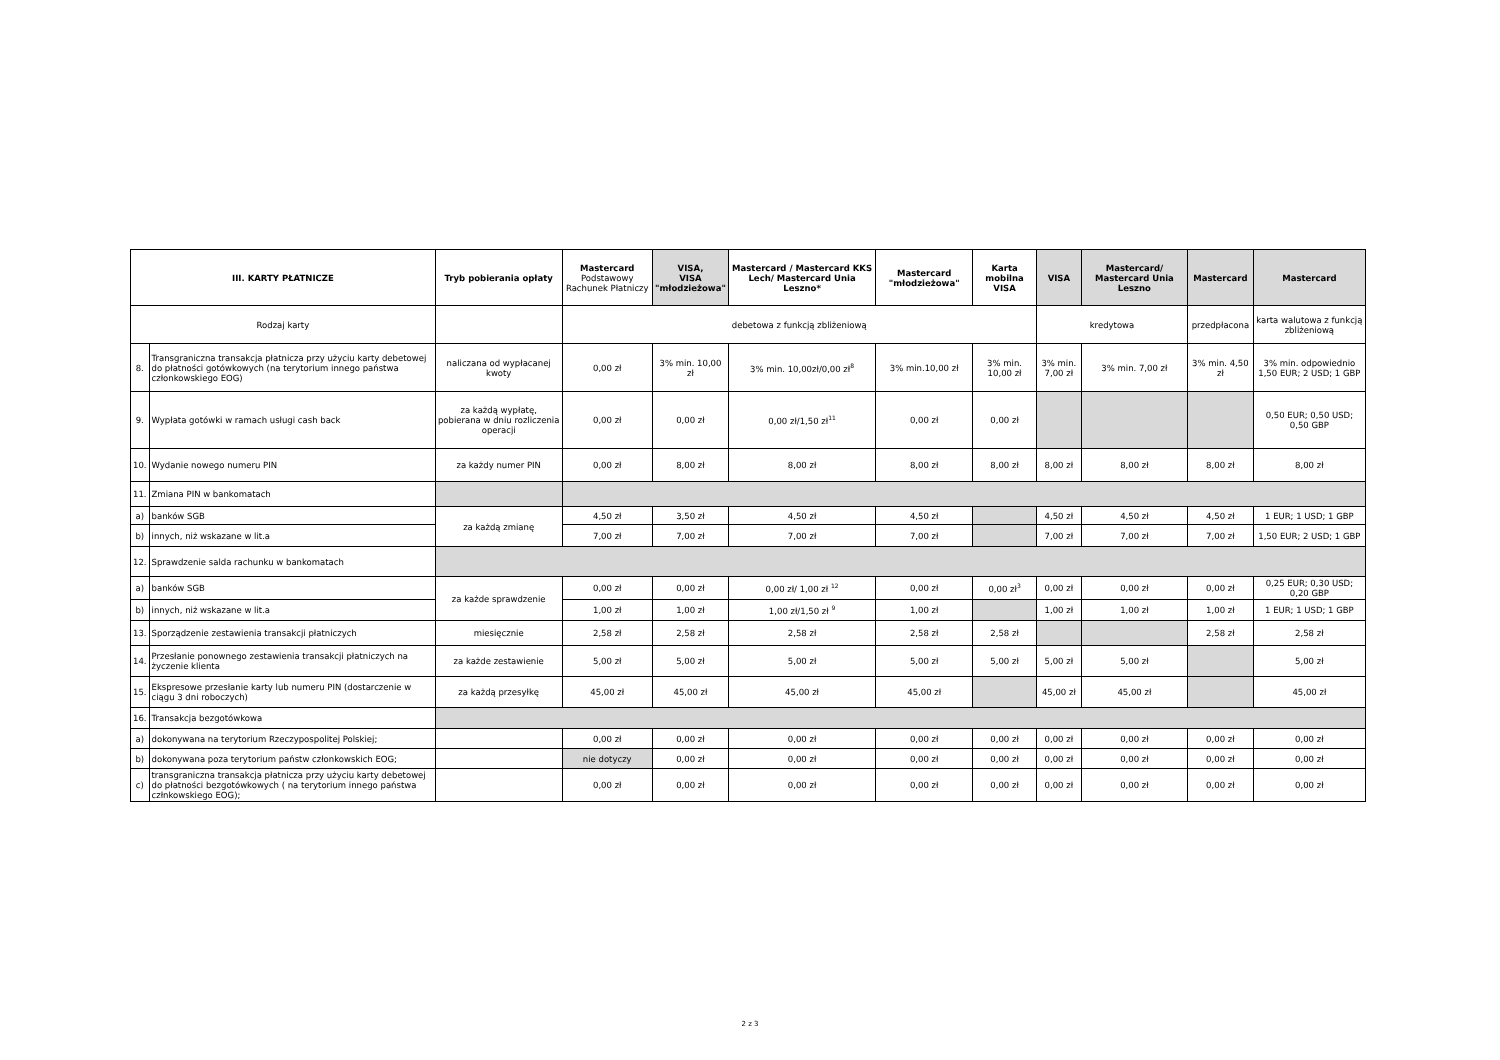| III. KARTY PŁATNICZE | | Tryb pobierania opłaty | Mastercard Podstawowy Rachunek Płatniczy | VISA, VISA "młodzieżowa" | Mastercard / Mastercard KKS Lech/ Mastercard Unia Leszno* | Mastercard "młodzieżowa" | Karta mobilna VISA | VISA | Mastercard/ Mastercard Unia Leszno | Mastercard | Mastercard |
| --- | --- | --- | --- | --- | --- | --- | --- | --- | --- | --- | --- |
| Rodzaj karty | | | debetowa z funkcją zbliżeniową | | | | | kredytowa | | przedpłacona | karta walutowa z funkcją zbliżeniową |
| 8. | Transgraniczna transakcja płatnicza przy użyciu karty debetowej do płatności gotówkowych (na terytorium innego państwa członkowskiego EOG) | naliczana od wypłacanej kwoty | 0,00 zł | 3% min. 10,00 zł | 3% min. 10,00zł/0,00 zł<sup>8</sup> | 3% min.10,00 zł | 3% min. 10,00 zł | 3% min. 7,00 zł | 3% min. 7,00 zł | 3% min. 4,50 zł | 3% min. odpowiednio 1,50 EUR; 2 USD; 1 GBP |
| 9. | Wypłata gotówki w ramach usługi cash back | za każdą wypłatę, pobierana w dniu rozliczenia operacji | 0,00 zł | 0,00 zł | 0,00 zł/1,50 zł<sup>11</sup> | 0,00 zł | 0,00 zł | | | | 0,50 EUR; 0,50 USD; 0,50 GBP |
| 10. | Wydanie nowego numeru PIN | za każdy numer PIN | 0,00 zł | 8,00 zł | 8,00 zł | 8,00 zł | 8,00 zł | 8,00 zł | 8,00 zł | 8,00 zł | 8,00 zł |
| 11. | Zmiana PIN w bankomatach | | | | | | | | | | |
| a) | banków SGB | za każdą zmianę | 4,50 zł | 3,50 zł | 4,50 zł | 4,50 zł | | 4,50 zł | 4,50 zł | 4,50 zł | 1 EUR; 1 USD; 1 GBP |
| b) | innych, niż wskazane w lit.a | | 7,00 zł | 7,00 zł | 7,00 zł | 7,00 zł | | 7,00 zł | 7,00 zł | 7,00 zł | 1,50 EUR; 2 USD; 1 GBP |
| 12. | Sprawdzenie salda rachunku w bankomatach | | | | | | | | | | |
| a) | banków SGB | za każde sprawdzenie | 0,00 zł | 0,00 zł | 0,00 zł/ 1,00 zł <sup>12</sup> | 0,00 zł | 0,00 zł<sup>3</sup> | 0,00 zł | 0,00 zł | 0,00 zł | 0,25 EUR; 0,30 USD; 0,20 GBP |
| b) | innych, niż wskazane w lit.a | | 1,00 zł | 1,00 zł | 1,00 zł/1,50 zł <sup>9</sup> | 1,00 zł | | 1,00 zł | 1,00 zł | 1,00 zł | 1 EUR; 1 USD; 1 GBP |
| 13. | Sporządzenie zestawienia transakcji płatniczych | miesięcznie | 2,58 zł | 2,58 zł | 2,58 zł | 2,58 zł | 2,58 zł | | | 2,58 zł | 2,58 zł |
| 14. | Przesłanie ponownego zestawienia transakcji płatniczych na życzenie klienta | za każde zestawienie | 5,00 zł | 5,00 zł | 5,00 zł | 5,00 zł | 5,00 zł | 5,00 zł | 5,00 zł | | 5,00 zł |
| 15. | Ekspresowe przesłanie karty lub numeru PIN (dostarczenie w ciągu 3 dni roboczych) | za każdą przesyłkę | 45,00 zł | 45,00 zł | 45,00 zł | 45,00 zł | | 45,00 zł | 45,00 zł | | 45,00 zł |
| 16. | Transakcja bezgotówkowa | | | | | | | | | | |
| a) | dokonywana na terytorium Rzeczypospolitej Polskiej; | | 0,00 zł | 0,00 zł | 0,00 zł | 0,00 zł | 0,00 zł | 0,00 zł | 0,00 zł | 0,00 zł | 0,00 zł |
| b) | dokonywana poza terytorium państw członkowskich EOG; | | nie dotyczy | 0,00 zł | 0,00 zł | 0,00 zł | 0,00 zł | 0,00 zł | 0,00 zł | 0,00 zł | 0,00 zł |
| c) | transgraniczna transakcja płatnicza przy użyciu karty debetowej do płatności bezgotówkowych ( na terytorium innego państwa człnkowskiego EOG); | | 0,00 zł | 0,00 zł | 0,00 zł | 0,00 zł | 0,00 zł | 0,00 zł | 0,00 zł | 0,00 zł | 0,00 zł |
2 z 3